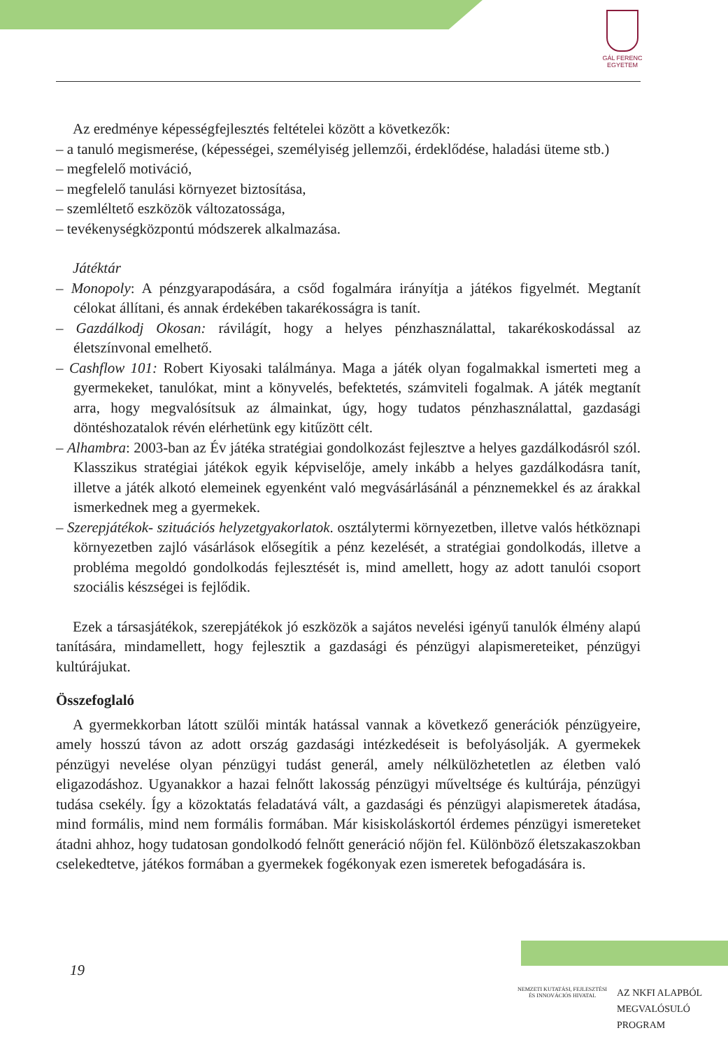GÁL FERENC
EGYETEM
Az eredménye képességfejlesztés feltételei között a következők:
– a tanuló megismerése, (képességei, személyiség jellemzői, érdeklődése, haladási üteme stb.)
– megfelelő motiváció,
– megfelelő tanulási környezet biztosítása,
– szemléltető eszközök változatossága,
– tevékenységközpontú módszerek alkalmazása.
Játéktár
– Monopoly: A pénzgyarapodására, a csőd fogalmára irányítja a játékos figyelmét. Megtanít célokat állítani, és annak érdekében takarékosságra is tanít.
– Gazdálkodj Okosan: rávilágít, hogy a helyes pénzhasználattal, takarékoskodással az életszínvonal emelhető.
– Cashflow 101: Robert Kiyosaki találmánya. Maga a játék olyan fogalmakkal ismerteti meg a gyermekeket, tanulókat, mint a könyvelés, befektetés, számviteli fogalmak. A játék megtanít arra, hogy megvalósítsuk az álmainkat, úgy, hogy tudatos pénzhasználattal, gazdasági döntéshozatalok révén elérhetünk egy kitűzött célt.
– Alhambra: 2003-ban az Év játéka stratégiai gondolkozást fejlesztve a helyes gazdálkodásról szól. Klasszikus stratégiai játékok egyik képviselője, amely inkább a helyes gazdálkodásra tanít, illetve a játék alkotó elemeinek egyenként való megvásárlásánál a pénznemekkel és az árakkal ismerkednek meg a gyermekek.
– Szerepjátékok- szituációs helyzetgyakorlatok. osztálytermi környezetben, illetve valós hétköznapi környezetben zajló vásárlások elősegítik a pénz kezelését, a stratégiai gondolkodás, illetve a probléma megoldó gondolkodás fejlesztését is, mind amellett, hogy az adott tanulói csoport szociális készségei is fejlődik.
Ezek a társasjátékok, szerepjátékok jó eszközök a sajátos nevelési igényű tanulók élmény alapú tanítására, mindamellett, hogy fejlesztik a gazdasági és pénzügyi alapismereteiket, pénzügyi kultúrájukat.
Összefoglaló
A gyermekkorban látott szülői minták hatással vannak a következő generációk pénzügyeire, amely hosszú távon az adott ország gazdasági intézkedéseit is befolyásolják. A gyermekek pénzügyi nevelése olyan pénzügyi tudást generál, amely nélkülözhetetlen az életben való eligazodáshoz. Ugyanakkor a hazai felnőtt lakosság pénzügyi műveltsége és kultúrája, pénzügyi tudása csekély. Így a közoktatás feladatává vált, a gazdasági és pénzügyi alapismeretek átadása, mind formális, mind nem formális formában. Már kisiskoláskortól érdemes pénzügyi ismereteket átadni ahhoz, hogy tudatosan gondolkodó felnőtt generáció nőjön fel. Különböző életszakaszokban cselekedtetve, játékos formában a gyermekek fogékonyak ezen ismeretek befogadására is.
19
NEMZETI KUTATÁSI, FEJLESZTÉSI
ÉS INNOVÁCIÓS HIVATAL
AZ NKFI ALAPBÓL
MEGVALÓSULÓ
PROGRAM